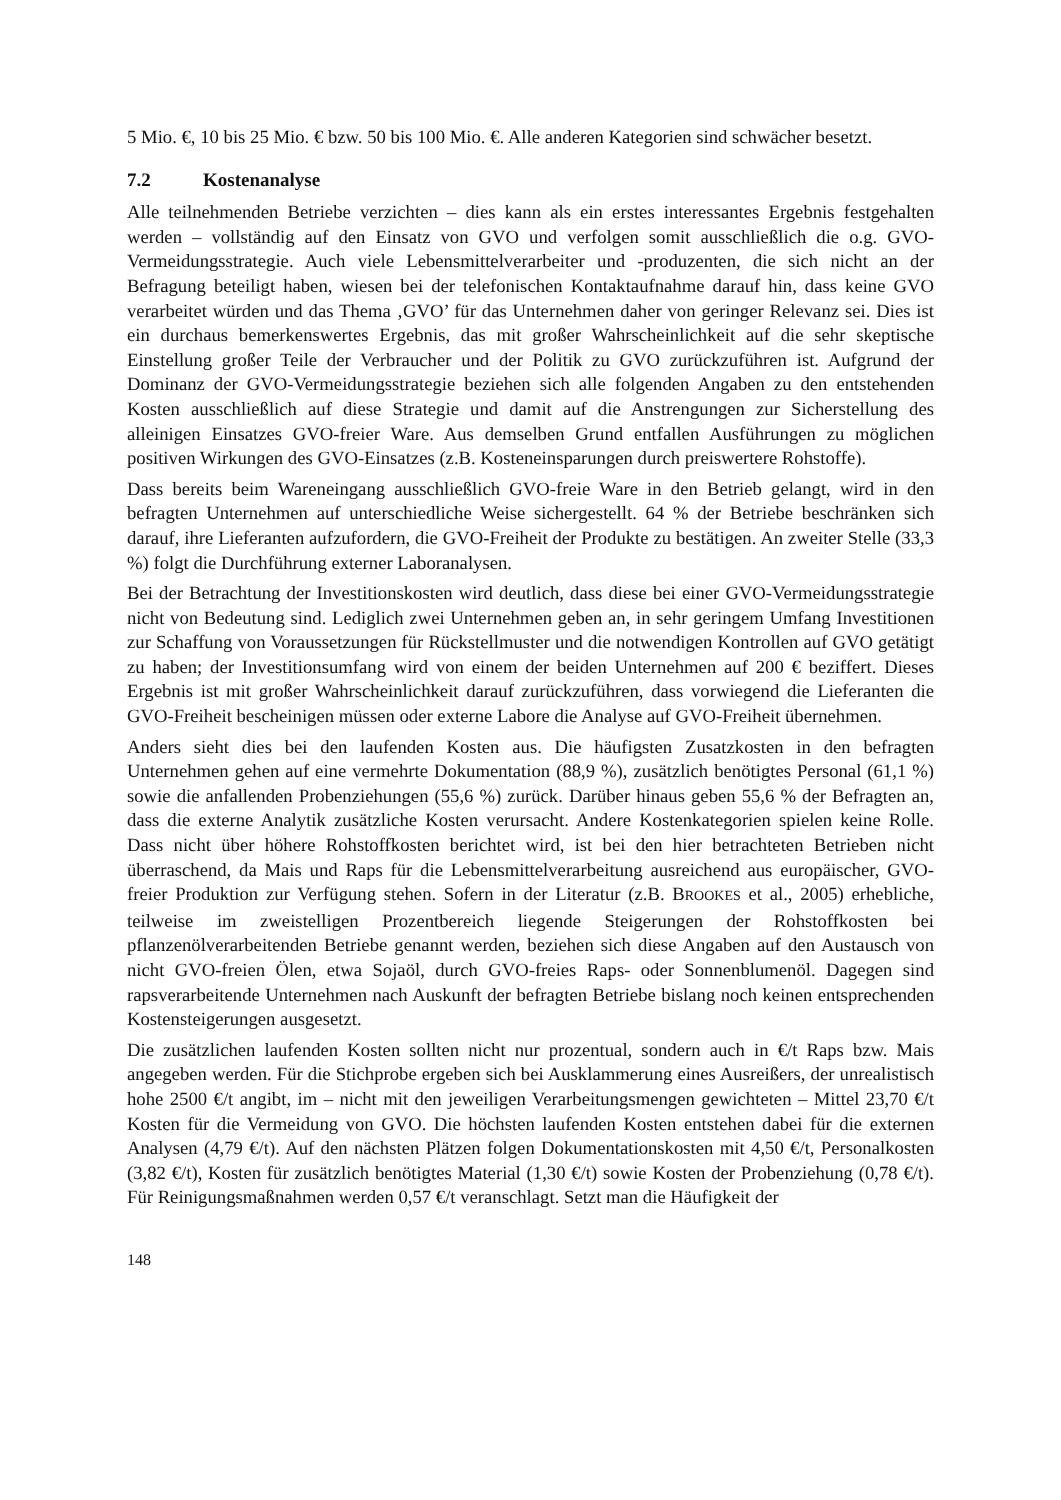5 Mio. €, 10 bis 25 Mio. € bzw. 50 bis 100 Mio. €. Alle anderen Kategorien sind schwächer besetzt.
7.2 Kostenanalyse
Alle teilnehmenden Betriebe verzichten – dies kann als ein erstes interessantes Ergebnis festgehalten werden – vollständig auf den Einsatz von GVO und verfolgen somit ausschließlich die o.g. GVO-Vermeidungsstrategie. Auch viele Lebensmittelverarbeiter und -produzenten, die sich nicht an der Befragung beteiligt haben, wiesen bei der telefonischen Kontaktaufnahme darauf hin, dass keine GVO verarbeitet würden und das Thema ‚GVO’ für das Unternehmen daher von geringer Relevanz sei. Dies ist ein durchaus bemerkenswertes Ergebnis, das mit großer Wahrscheinlichkeit auf die sehr skeptische Einstellung großer Teile der Verbraucher und der Politik zu GVO zurückzuführen ist. Aufgrund der Dominanz der GVO-Vermeidungsstrategie beziehen sich alle folgenden Angaben zu den entstehenden Kosten ausschließlich auf diese Strategie und damit auf die Anstrengungen zur Sicherstellung des alleinigen Einsatzes GVO-freier Ware. Aus demselben Grund entfallen Ausführungen zu möglichen positiven Wirkungen des GVO-Einsatzes (z.B. Kosteneinsparungen durch preiswertere Rohstoffe).
Dass bereits beim Wareneingang ausschließlich GVO-freie Ware in den Betrieb gelangt, wird in den befragten Unternehmen auf unterschiedliche Weise sichergestellt. 64 % der Betriebe beschränken sich darauf, ihre Lieferanten aufzufordern, die GVO-Freiheit der Produkte zu bestätigen. An zweiter Stelle (33,3 %) folgt die Durchführung externer Laboranalysen.
Bei der Betrachtung der Investitionskosten wird deutlich, dass diese bei einer GVO-Vermeidungsstrategie nicht von Bedeutung sind. Lediglich zwei Unternehmen geben an, in sehr geringem Umfang Investitionen zur Schaffung von Voraussetzungen für Rückstellmuster und die notwendigen Kontrollen auf GVO getätigt zu haben; der Investitionsumfang wird von einem der beiden Unternehmen auf 200 € beziffert. Dieses Ergebnis ist mit großer Wahrscheinlichkeit darauf zurückzuführen, dass vorwiegend die Lieferanten die GVO-Freiheit bescheinigen müssen oder externe Labore die Analyse auf GVO-Freiheit übernehmen.
Anders sieht dies bei den laufenden Kosten aus. Die häufigsten Zusatzkosten in den befragten Unternehmen gehen auf eine vermehrte Dokumentation (88,9 %), zusätzlich benötigtes Personal (61,1 %) sowie die anfallenden Probenziehungen (55,6 %) zurück. Darüber hinaus geben 55,6 % der Befragten an, dass die externe Analytik zusätzliche Kosten verursacht. Andere Kostenkategorien spielen keine Rolle. Dass nicht über höhere Rohstoffkosten berichtet wird, ist bei den hier betrachteten Betrieben nicht überraschend, da Mais und Raps für die Lebensmittelverarbeitung ausreichend aus europäischer, GVO-freier Produktion zur Verfügung stehen. Sofern in der Literatur (z.B. BROOKES et al., 2005) erhebliche, teilweise im zweistelligen Prozentbereich liegende Steigerungen der Rohstoffkosten bei pflanzenölverarbeitenden Betriebe genannt werden, beziehen sich diese Angaben auf den Austausch von nicht GVO-freien Ölen, etwa Sojaöl, durch GVO-freies Raps- oder Sonnenblumenöl. Dagegen sind rapsverarbeitende Unternehmen nach Auskunft der befragten Betriebe bislang noch keinen entsprechenden Kostensteigerungen ausgesetzt.
Die zusätzlichen laufenden Kosten sollten nicht nur prozentual, sondern auch in €/t Raps bzw. Mais angegeben werden. Für die Stichprobe ergeben sich bei Ausklammerung eines Ausreißers, der unrealistisch hohe 2500 €/t angibt, im – nicht mit den jeweiligen Verarbeitungsmengen gewichteten – Mittel 23,70 €/t Kosten für die Vermeidung von GVO. Die höchsten laufenden Kosten entstehen dabei für die externen Analysen (4,79 €/t). Auf den nächsten Plätzen folgen Dokumentationskosten mit 4,50 €/t, Personalkosten (3,82 €/t), Kosten für zusätzlich benötigtes Material (1,30 €/t) sowie Kosten der Probenziehung (0,78 €/t). Für Reinigungsmaßnahmen werden 0,57 €/t veranschlagt. Setzt man die Häufigkeit der
148